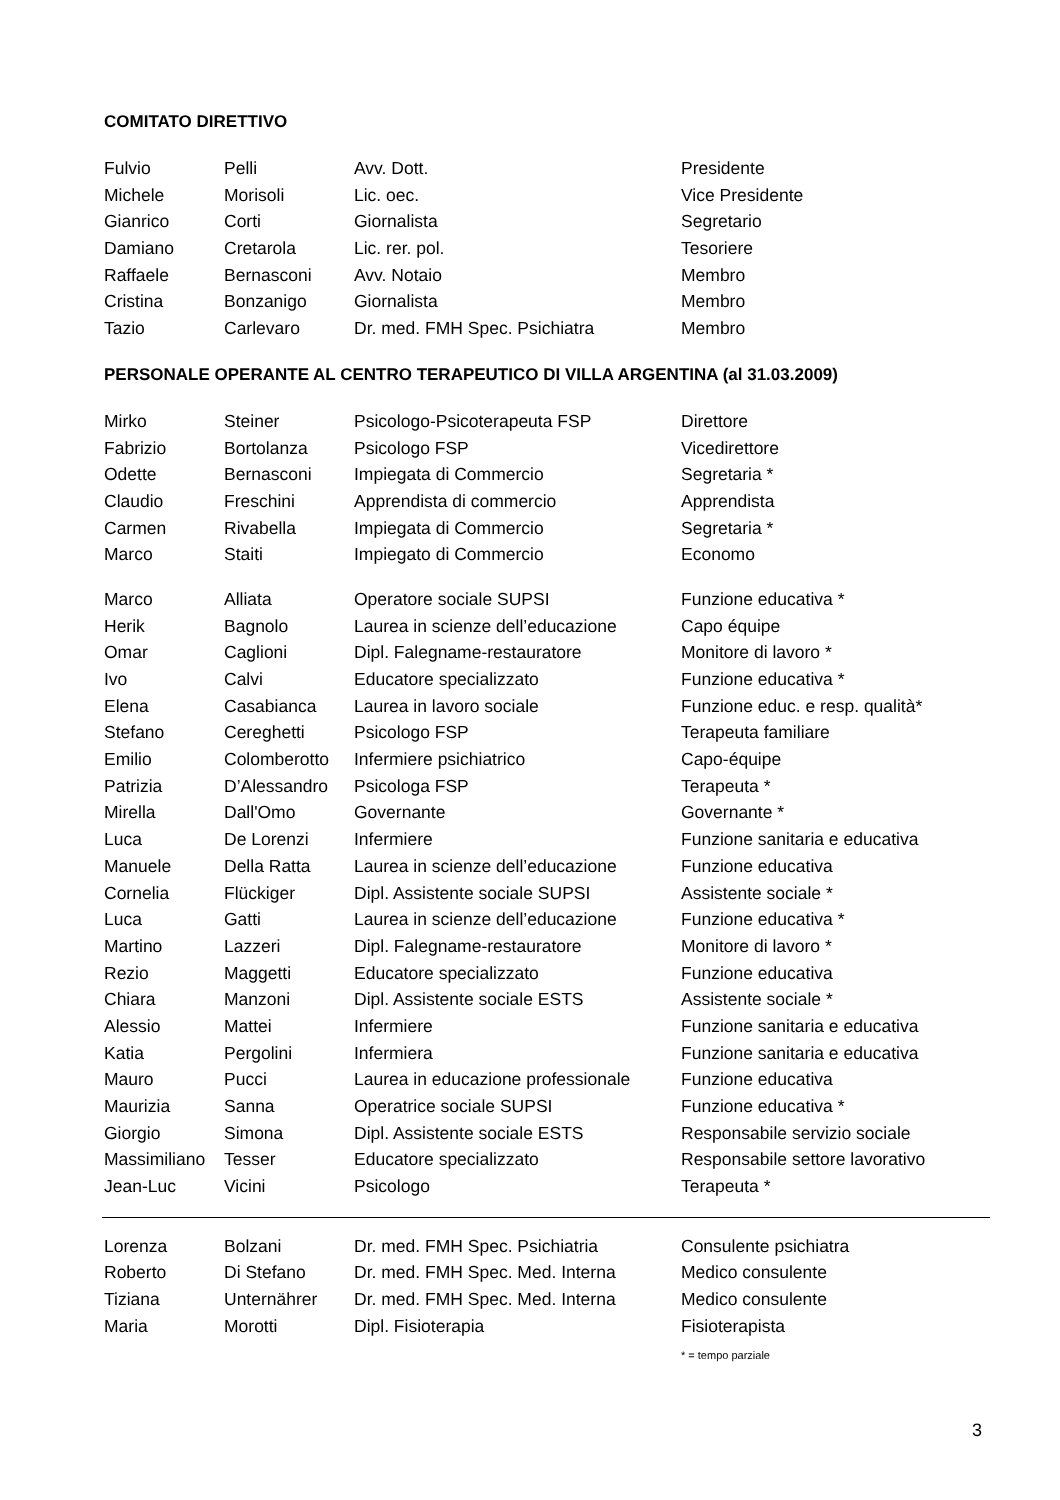COMITATO DIRETTIVO
| Fulvio | Pelli | Avv. Dott. | Presidente |
| Michele | Morisoli | Lic. oec. | Vice Presidente |
| Gianrico | Corti | Giornalista | Segretario |
| Damiano | Cretarola | Lic. rer. pol. | Tesoriere |
| Raffaele | Bernasconi | Avv. Notaio | Membro |
| Cristina | Bonzanigo | Giornalista | Membro |
| Tazio | Carlevaro | Dr. med. FMH Spec. Psichiatra | Membro |
PERSONALE OPERANTE AL CENTRO TERAPEUTICO DI VILLA ARGENTINA (al 31.03.2009)
| Mirko | Steiner | Psicologo-Psicoterapeuta FSP | Direttore |
| Fabrizio | Bortolanza | Psicologo FSP | Vicedirettore |
| Odette | Bernasconi | Impiegata di Commercio | Segretaria * |
| Claudio | Freschini | Apprendista di commercio | Apprendista |
| Carmen | Rivabella | Impiegata di Commercio | Segretaria * |
| Marco | Staiti | Impiegato di Commercio | Economo |
| Marco | Alliata | Operatore sociale SUPSI | Funzione educativa * |
| Herik | Bagnolo | Laurea in scienze dell’educazione | Capo équipe |
| Omar | Caglioni | Dipl. Falegname-restauratore | Monitore di lavoro * |
| Ivo | Calvi | Educatore specializzato | Funzione educativa * |
| Elena | Casabianca | Laurea in lavoro sociale | Funzione educ. e resp. qualità* |
| Stefano | Cereghetti | Psicologo FSP | Terapeuta familiare |
| Emilio | Colomberotto | Infermiere psichiatrico | Capo-équipe |
| Patrizia | D’Alessandro | Psicologa FSP | Terapeuta * |
| Mirella | Dall'Omo | Governante | Governante * |
| Luca | De Lorenzi | Infermiere | Funzione sanitaria e educativa |
| Manuele | Della Ratta | Laurea in scienze dell’educazione | Funzione educativa |
| Cornelia | Flückiger | Dipl. Assistente sociale SUPSI | Assistente sociale * |
| Luca | Gatti | Laurea in scienze dell’educazione | Funzione educativa * |
| Martino | Lazzeri | Dipl. Falegname-restauratore | Monitore di lavoro * |
| Rezio | Maggetti | Educatore specializzato | Funzione educativa |
| Chiara | Manzoni | Dipl. Assistente sociale ESTS | Assistente sociale * |
| Alessio | Mattei | Infermiere | Funzione sanitaria e educativa |
| Katia | Pergolini | Infermiera | Funzione sanitaria e educativa |
| Mauro | Pucci | Laurea in educazione professionale | Funzione educativa |
| Maurizia | Sanna | Operatrice sociale SUPSI | Funzione educativa * |
| Giorgio | Simona | Dipl. Assistente sociale ESTS | Responsabile servizio sociale |
| Massimiliano | Tesser | Educatore specializzato | Responsabile settore lavorativo |
| Jean-Luc | Vicini | Psicologo | Terapeuta * |
| Lorenza | Bolzani | Dr. med. FMH Spec. Psichiatria | Consulente psichiatra |
| Roberto | Di Stefano | Dr. med. FMH Spec. Med. Interna | Medico consulente |
| Tiziana | Unternährer | Dr. med. FMH Spec. Med. Interna | Medico consulente |
| Maria | Morotti | Dipl. Fisioterapia | Fisioterapista |
* = tempo parziale
3